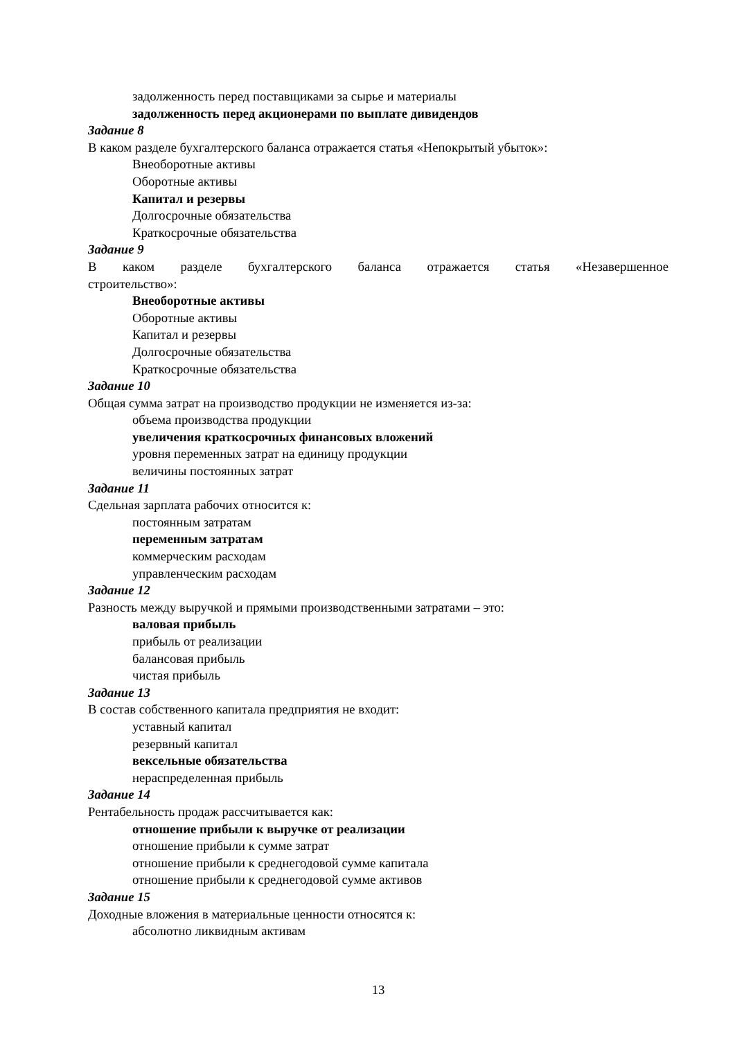задолженность перед поставщиками за сырье и материалы
задолженность перед акционерами по выплате дивидендов
Задание 8
В каком разделе бухгалтерского баланса отражается статья «Непокрытый убыток»:
Внеоборотные активы
Оборотные активы
Капитал и резервы
Долгосрочные обязательства
Краткосрочные обязательства
Задание 9
В каком разделе бухгалтерского баланса отражается статья «Незавершенное
строительство»:
Внеоборотные активы
Оборотные активы
Капитал и резервы
Долгосрочные обязательства
Краткосрочные обязательства
Задание 10
Общая сумма затрат на производство продукции не изменяется из-за:
объема производства продукции
увеличения краткосрочных финансовых вложений
уровня переменных затрат на единицу продукции
величины постоянных затрат
Задание 11
Сдельная зарплата рабочих относится к:
постоянным затратам
переменным затратам
коммерческим расходам
управленческим расходам
Задание 12
Разность между выручкой и прямыми производственными затратами – это:
валовая прибыль
прибыль от реализации
балансовая прибыль
чистая прибыль
Задание 13
В состав собственного капитала предприятия не входит:
уставный капитал
резервный капитал
вексельные обязательства
нераспределенная прибыль
Задание 14
Рентабельность продаж рассчитывается как:
отношение прибыли к выручке от реализации
отношение прибыли к сумме затрат
отношение прибыли к среднегодовой сумме капитала
отношение прибыли к среднегодовой сумме активов
Задание 15
Доходные вложения в материальные ценности относятся к:
абсолютно ликвидным активам
13